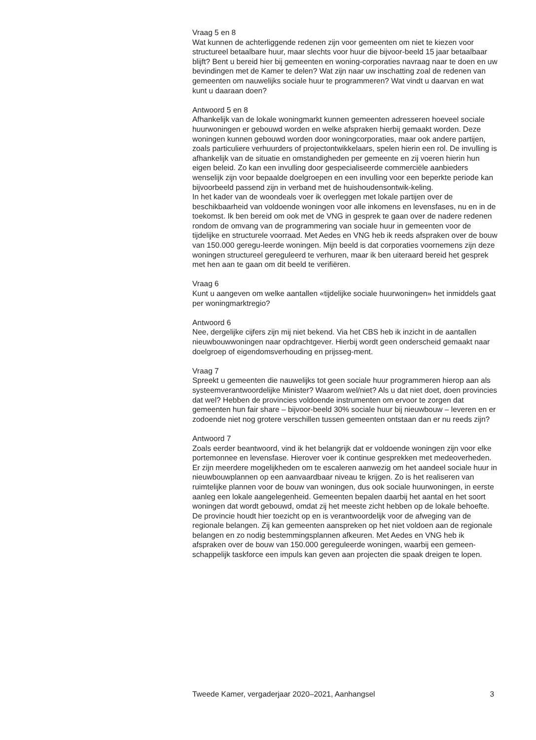Vraag 5 en 8
Wat kunnen de achterliggende redenen zijn voor gemeenten om niet te kiezen voor structureel betaalbare huur, maar slechts voor huur die bijvoor-beeld 15 jaar betaalbaar blijft? Bent u bereid hier bij gemeenten en woning-corporaties navraag naar te doen en uw bevindingen met de Kamer te delen? Wat zijn naar uw inschatting zoal de redenen van gemeenten om nauwelijks sociale huur te programmeren? Wat vindt u daarvan en wat kunt u daaraan doen?
Antwoord 5 en 8
Afhankelijk van de lokale woningmarkt kunnen gemeenten adresseren hoeveel sociale huurwoningen er gebouwd worden en welke afspraken hierbij gemaakt worden. Deze woningen kunnen gebouwd worden door woningcorporaties, maar ook andere partijen, zoals particuliere verhuurders of projectontwikkelaars, spelen hierin een rol. De invulling is afhankelijk van de situatie en omstandigheden per gemeente en zij voeren hierin hun eigen beleid. Zo kan een invulling door gespecialiseerde commerciële aanbieders wenselijk zijn voor bepaalde doelgroepen en een invulling voor een beperkte periode kan bijvoorbeeld passend zijn in verband met de huishoudensontwik-keling.
In het kader van de woondeals voer ik overleggen met lokale partijen over de beschikbaarheid van voldoende woningen voor alle inkomens en levensfases, nu en in de toekomst. Ik ben bereid om ook met de VNG in gesprek te gaan over de nadere redenen rondom de omvang van de programmering van sociale huur in gemeenten voor de tijdelijke en structurele voorraad. Met Aedes en VNG heb ik reeds afspraken over de bouw van 150.000 geregu-leerde woningen. Mijn beeld is dat corporaties voornemens zijn deze woningen structureel gereguleerd te verhuren, maar ik ben uiteraard bereid het gesprek met hen aan te gaan om dit beeld te verifiëren.
Vraag 6
Kunt u aangeven om welke aantallen «tijdelijke sociale huurwoningen» het inmiddels gaat per woningmarktregio?
Antwoord 6
Nee, dergelijke cijfers zijn mij niet bekend. Via het CBS heb ik inzicht in de aantallen nieuwbouwwoningen naar opdrachtgever. Hierbij wordt geen onderscheid gemaakt naar doelgroep of eigendomsverhouding en prijsseg-ment.
Vraag 7
Spreekt u gemeenten die nauwelijks tot geen sociale huur programmeren hierop aan als systeemverantwoordelijke Minister? Waarom wel/niet? Als u dat niet doet, doen provincies dat wel? Hebben de provincies voldoende instrumenten om ervoor te zorgen dat gemeenten hun fair share – bijvoor-beeld 30% sociale huur bij nieuwbouw – leveren en er zodoende niet nog grotere verschillen tussen gemeenten ontstaan dan er nu reeds zijn?
Antwoord 7
Zoals eerder beantwoord, vind ik het belangrijk dat er voldoende woningen zijn voor elke portemonnee en levensfase. Hierover voer ik continue gesprekken met medeoverheden. Er zijn meerdere mogelijkheden om te escaleren aanwezig om het aandeel sociale huur in nieuwbouwplannen op een aanvaardbaar niveau te krijgen. Zo is het realiseren van ruimtelijke plannen voor de bouw van woningen, dus ook sociale huurwoningen, in eerste aanleg een lokale aangelegenheid. Gemeenten bepalen daarbij het aantal en het soort woningen dat wordt gebouwd, omdat zij het meeste zicht hebben op de lokale behoefte. De provincie houdt hier toezicht op en is verantwoordelijk voor de afweging van de regionale belangen. Zij kan gemeenten aanspreken op het niet voldoen aan de regionale belangen en zo nodig bestemmingsplannen afkeuren. Met Aedes en VNG heb ik afspraken over de bouw van 150.000 gereguleerde woningen, waarbij een gemeen-schappelijk taskforce een impuls kan geven aan projecten die spaak dreigen te lopen.
Tweede Kamer, vergaderjaar 2020–2021, Aanhangsel 3